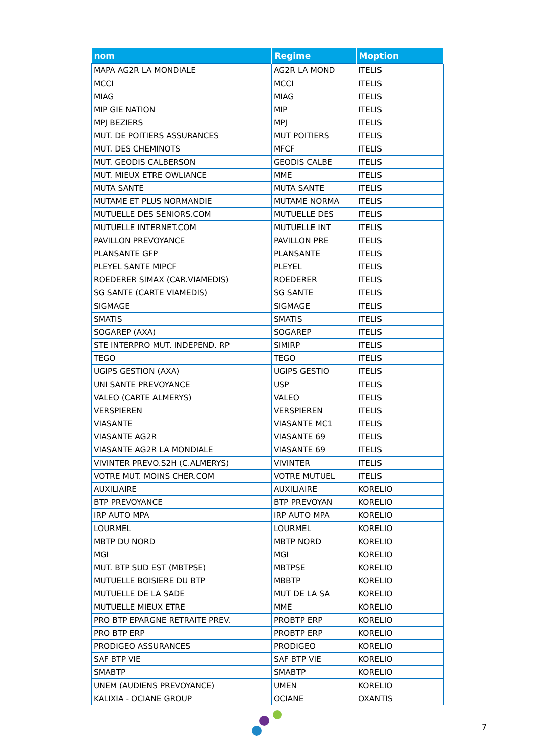| nom | Regime | Moption |
| --- | --- | --- |
| MAPA AG2R LA MONDIALE | AG2R LA MOND | ITELIS |
| MCCI | MCCI | ITELIS |
| MIAG | MIAG | ITELIS |
| MIP GIE NATION | MIP | ITELIS |
| MPJ BEZIERS | MPJ | ITELIS |
| MUT. DE POITIERS ASSURANCES | MUT POITIERS | ITELIS |
| MUT. DES CHEMINOTS | MFCF | ITELIS |
| MUT. GEODIS CALBERSON | GEODIS CALBE | ITELIS |
| MUT. MIEUX ETRE OWLIANCE | MME | ITELIS |
| MUTA SANTE | MUTA SANTE | ITELIS |
| MUTAME ET PLUS NORMANDIE | MUTAME NORMA | ITELIS |
| MUTUELLE DES SENIORS.COM | MUTUELLE DES | ITELIS |
| MUTUELLE INTERNET.COM | MUTUELLE INT | ITELIS |
| PAVILLON PREVOYANCE | PAVILLON PRE | ITELIS |
| PLANSANTE GFP | PLANSANTE | ITELIS |
| PLEYEL SANTE MIPCF | PLEYEL | ITELIS |
| ROEDERER SIMAX (CAR.VIAMEDIS) | ROEDERER | ITELIS |
| SG SANTE (CARTE VIAMEDIS) | SG SANTE | ITELIS |
| SIGMAGE | SIGMAGE | ITELIS |
| SMATIS | SMATIS | ITELIS |
| SOGAREP (AXA) | SOGAREP | ITELIS |
| STE INTERPRO MUT. INDEPEND. RP | SIMIRP | ITELIS |
| TEGO | TEGO | ITELIS |
| UGIPS GESTION (AXA) | UGIPS GESTIO | ITELIS |
| UNI SANTE PREVOYANCE | USP | ITELIS |
| VALEO (CARTE ALMERYS) | VALEO | ITELIS |
| VERSPIEREN | VERSPIEREN | ITELIS |
| VIASANTE | VIASANTE MC1 | ITELIS |
| VIASANTE AG2R | VIASANTE 69 | ITELIS |
| VIASANTE AG2R LA MONDIALE | VIASANTE 69 | ITELIS |
| VIVINTER PREVO.S2H (C.ALMERYS) | VIVINTER | ITELIS |
| VOTRE MUT. MOINS CHER.COM | VOTRE MUTUEL | ITELIS |
| AUXILIAIRE | AUXILIAIRE | KORELIO |
| BTP PREVOYANCE | BTP PREVOYAN | KORELIO |
| IRP AUTO MPA | IRP AUTO MPA | KORELIO |
| LOURMEL | LOURMEL | KORELIO |
| MBTP DU NORD | MBTP NORD | KORELIO |
| MGI | MGI | KORELIO |
| MUT. BTP SUD EST (MBTPSE) | MBTPSE | KORELIO |
| MUTUELLE BOISIERE DU BTP | MBBTP | KORELIO |
| MUTUELLE DE LA SADE | MUT DE LA SA | KORELIO |
| MUTUELLE MIEUX ETRE | MME | KORELIO |
| PRO BTP EPARGNE RETRAITE PREV. | PROBTP ERP | KORELIO |
| PRO BTP ERP | PROBTP ERP | KORELIO |
| PRODIGEO ASSURANCES | PRODIGEO | KORELIO |
| SAF BTP VIE | SAF BTP VIE | KORELIO |
| SMABTP | SMABTP | KORELIO |
| UNEM (AUDIENS PREVOYANCE) | UMEN | KORELIO |
| KALIXIA - OCIANE GROUP | OCIANE | OXANTIS |
7